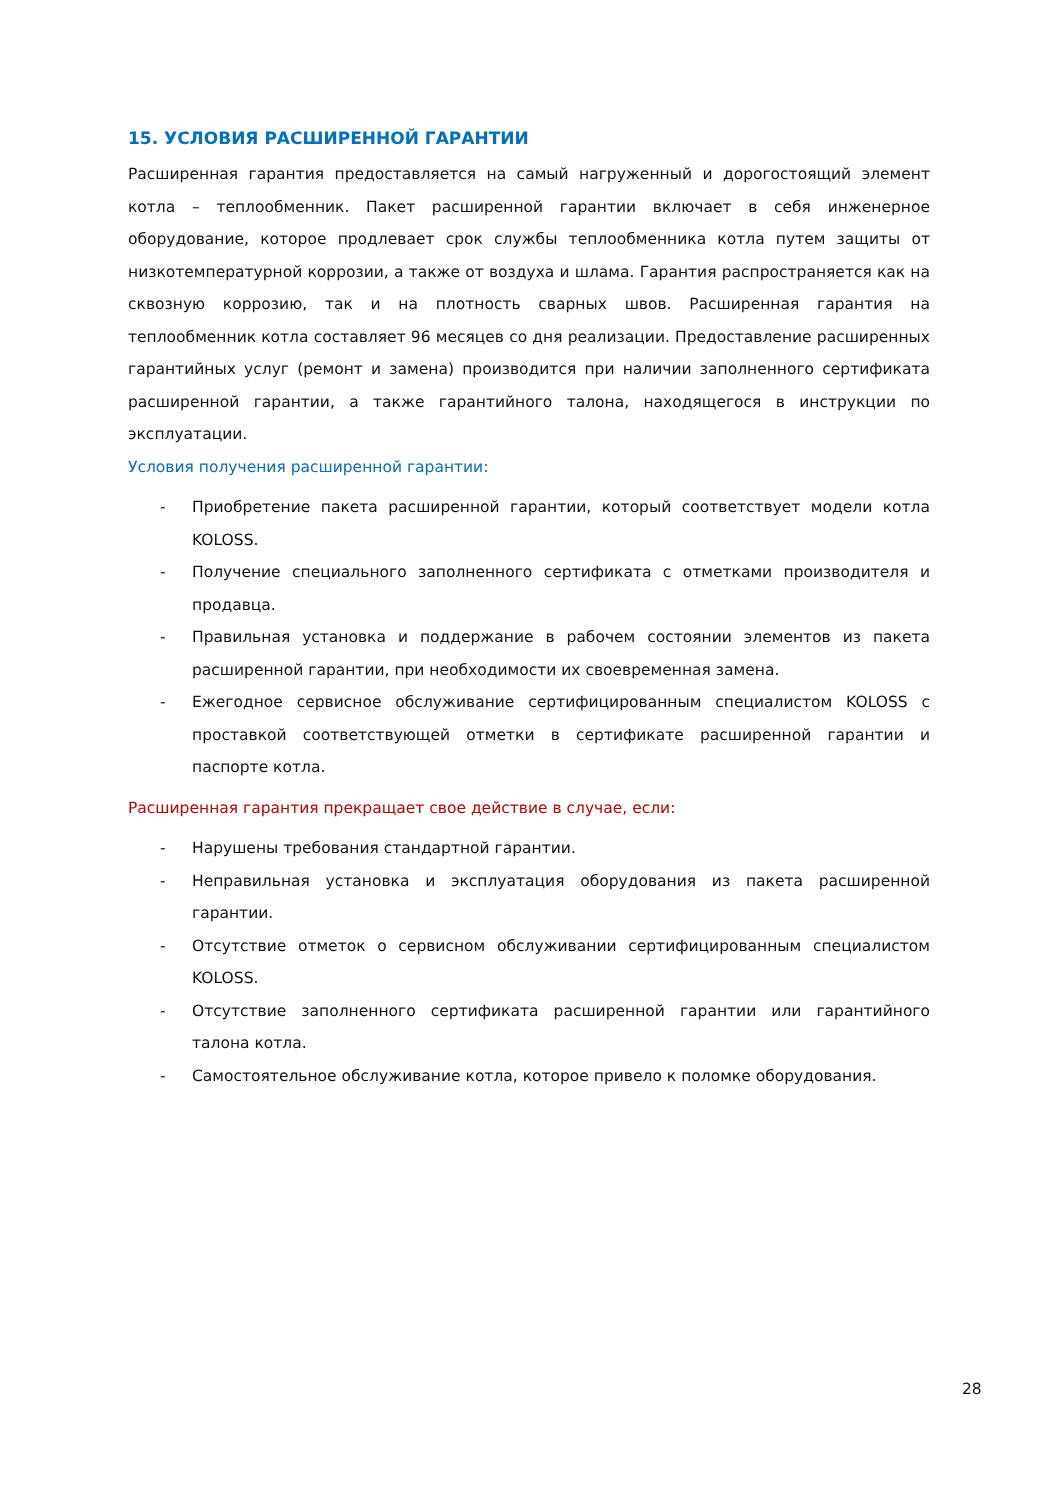15. УСЛОВИЯ РАСШИРЕННОЙ ГАРАНТИИ
Расширенная гарантия предоставляется на самый нагруженный и дорогостоящий элемент котла – теплообменник. Пакет расширенной гарантии включает в себя инженерное оборудование, которое продлевает срок службы теплообменника котла путем защиты от низкотемпературной коррозии, а также от воздуха и шлама. Гарантия распространяется как на сквозную коррозию, так и на плотность сварных швов. Расширенная гарантия на теплообменник котла составляет 96 месяцев со дня реализации. Предоставление расширенных гарантийных услуг (ремонт и замена) производится при наличии заполненного сертификата расширенной гарантии, а также гарантийного талона, находящегося в инструкции по эксплуатации.
Условия получения расширенной гарантии:
- Приобретение пакета расширенной гарантии, который соответствует модели котла KOLOSS.
- Получение специального заполненного сертификата с отметками производителя и продавца.
- Правильная установка и поддержание в рабочем состоянии элементов из пакета расширенной гарантии, при необходимости их своевременная замена.
- Ежегодное сервисное обслуживание сертифицированным специалистом KOLOSS с проставкой соответствующей отметки в сертификате расширенной гарантии и паспорте котла.
Расширенная гарантия прекращает свое действие в случае, если:
- Нарушены требования стандартной гарантии.
- Неправильная установка и эксплуатация оборудования из пакета расширенной гарантии.
- Отсутствие отметок о сервисном обслуживании сертифицированным специалистом KOLOSS.
- Отсутствие заполненного сертификата расширенной гарантии или гарантийного талона котла.
- Самостоятельное обслуживание котла, которое привело к поломке оборудования.
28